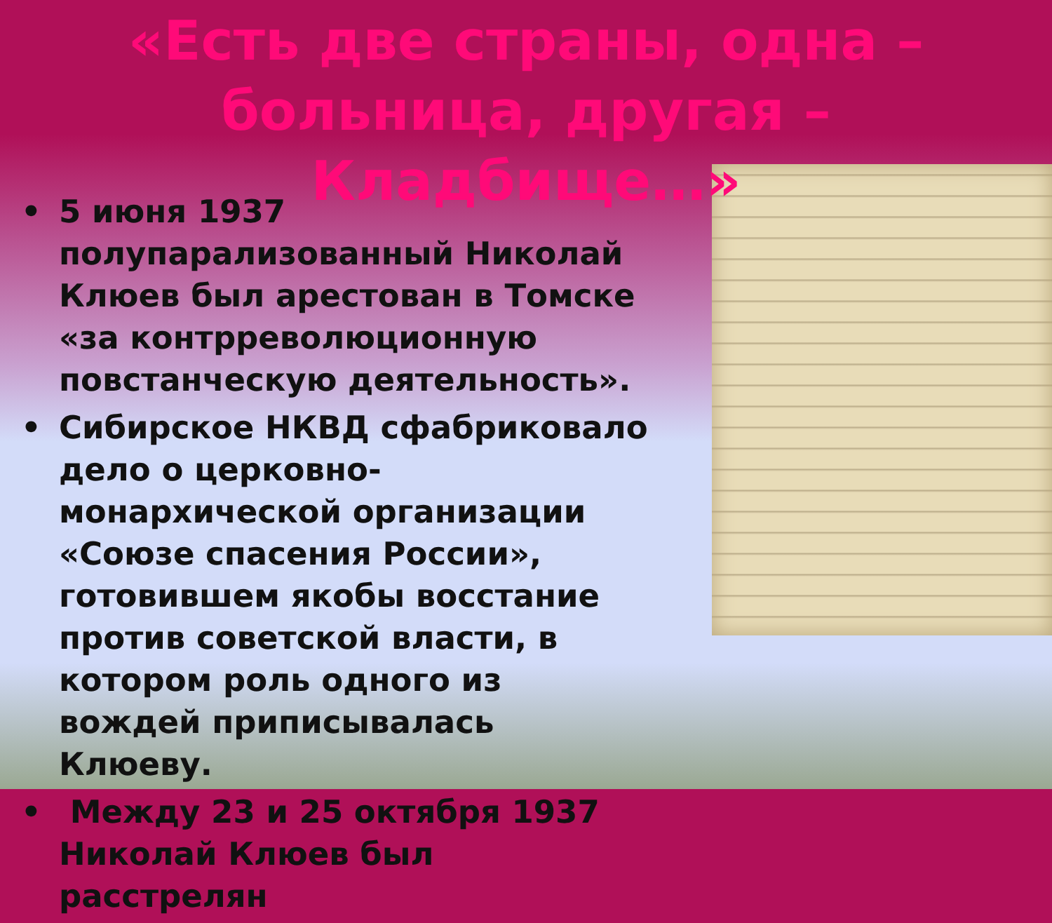«Есть две страны, одна – больница, другая – Кладбище…»
• 5 июня 1937 полупарализованный Николай Клюев был арестован в Томске «за контрреволюционную повстанческую деятельность».
• Сибирское НКВД сфабриковало дело о церковно-монархической организации «Союзе спасения России», готовившем якобы восстание против советской власти, в котором роль одного из вождей приписывалась Клюеву.
• Между 23 и 25 октября 1937 Николай Клюев был расстрелян